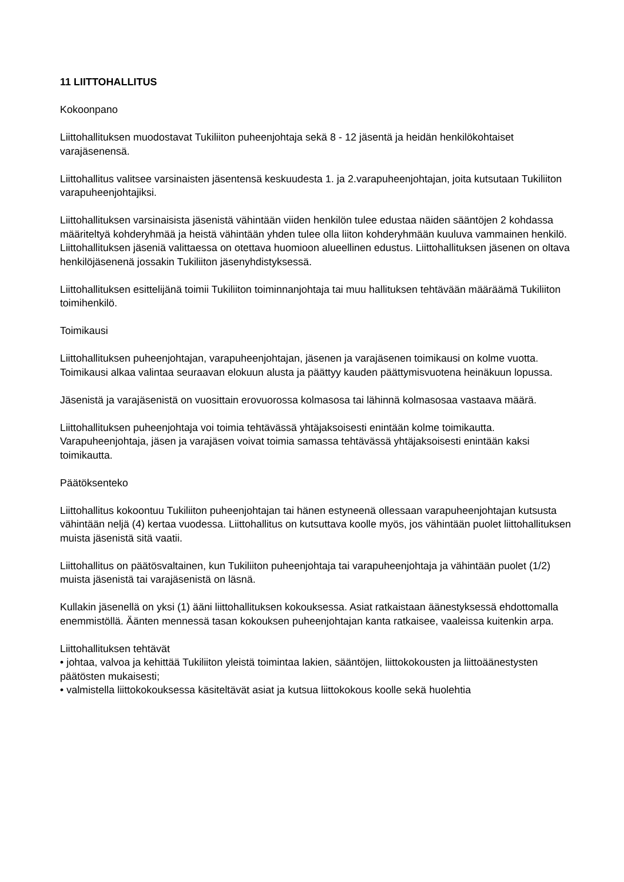11 LIITTOHALLITUS
Kokoonpano
Liittohallituksen muodostavat Tukiliiton puheenjohtaja sekä 8 - 12 jäsentä ja heidän henkilökohtaiset varajäsenensä.
Liittohallitus valitsee varsinaisten jäsentensä keskuudesta 1. ja 2.varapuheenjohtajan, joita kutsutaan Tukiliiton varapuheenjohtajiksi.
Liittohallituksen varsinaisista jäsenistä vähintään viiden henkilön tulee edustaa näiden sääntöjen 2 kohdassa määriteltyä kohderyhmää ja heistä vähintään yhden tulee olla liiton kohderyhmään kuuluva vammainen henkilö. Liittohallituksen jäseniä valittaessa on otettava huomioon alueellinen edustus. Liittohallituksen jäsenen on oltava henkilöjäsenenä jossakin Tukiliiton jäsenyhdistyksessä.
Liittohallituksen esittelijänä toimii Tukiliiton toiminnanjohtaja tai muu hallituksen tehtävään määräämä Tukiliiton toimihenkilö.
Toimikausi
Liittohallituksen puheenjohtajan, varapuheenjohtajan, jäsenen ja varajäsenen toimikausi on kolme vuotta. Toimikausi alkaa valintaa seuraavan elokuun alusta ja päättyy kauden päättymisvuotena heinäkuun lopussa.
Jäsenistä ja varajäsenistä on vuosittain erovuorossa kolmasosa tai lähinnä kolmasosaa vastaava määrä.
Liittohallituksen puheenjohtaja voi toimia tehtävässä yhtäjaksoisesti enintään kolme toimikautta. Varapuheenjohtaja, jäsen ja varajäsen voivat toimia samassa tehtävässä yhtäjaksoisesti enintään kaksi toimikautta.
Päätöksenteko
Liittohallitus kokoontuu Tukiliiton puheenjohtajan tai hänen estyneenä ollessaan varapuheenjohtajan kutsusta vähintään neljä (4) kertaa vuodessa. Liittohallitus on kutsuttava koolle myös, jos vähintään puolet liittohallituksen muista jäsenistä sitä vaatii.
Liittohallitus on päätösvaltainen, kun Tukiliiton puheenjohtaja tai varapuheenjohtaja ja vähintään puolet (1/2) muista jäsenistä tai varajäsenistä on läsnä.
Kullakin jäsenellä on yksi (1) ääni liittohallituksen kokouksessa. Asiat ratkaistaan äänestyksessä ehdottomalla enemmistöllä. Äänten mennessä tasan kokouksen puheenjohtajan kanta ratkaisee, vaaleissa kuitenkin arpa.
Liittohallituksen tehtävät
• johtaa, valvoa ja kehittää Tukiliiton yleistä toimintaa lakien, sääntöjen, liittokokousten ja liittoäänestysten päätösten mukaisesti;
• valmistella liittokokouksessa käsiteltävät asiat ja kutsua liittokokous koolle sekä huolehtia